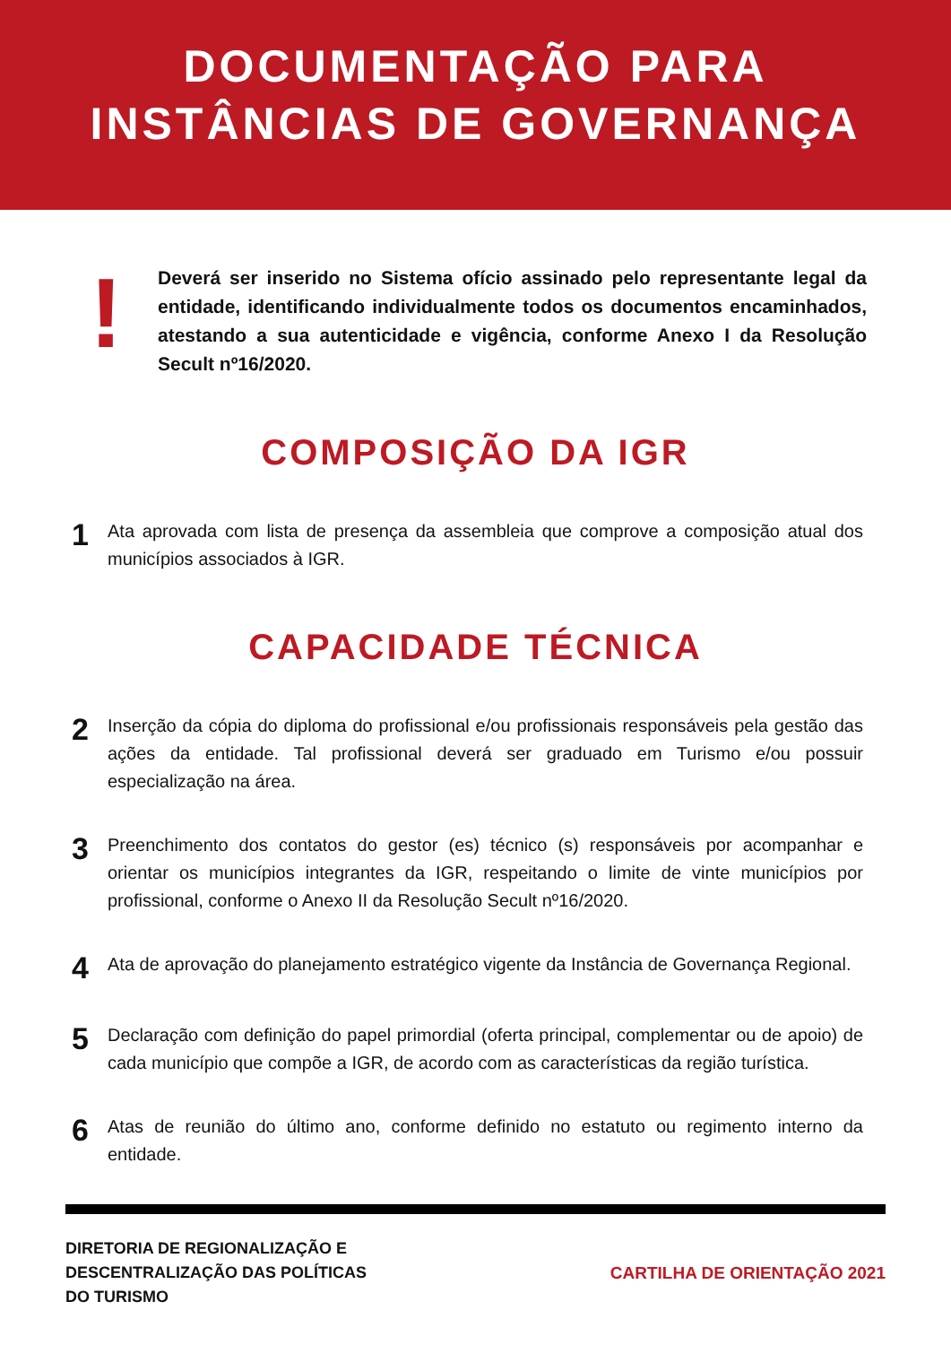DOCUMENTAÇÃO PARA
INSTÂNCIAS DE GOVERNANÇA
!
Deverá ser inserido no Sistema ofício assinado pelo representante legal da entidade, identificando individualmente todos os documentos encaminhados, atestando a sua autenticidade e vigência, conforme Anexo I da Resolução Secult nº16/2020.
COMPOSIÇÃO DA IGR
1
Ata aprovada com lista de presença da assembleia que comprove a composição atual dos municípios associados à IGR.
CAPACIDADE TÉCNICA
2
Inserção da cópia do diploma do profissional e/ou profissionais responsáveis pela gestão das ações da entidade. Tal profissional deverá ser graduado em Turismo e/ou possuir especialização na área.
3
Preenchimento dos contatos do gestor (es) técnico (s) responsáveis por acompanhar e orientar os municípios integrantes da IGR, respeitando o limite de vinte municípios por profissional, conforme o Anexo II da Resolução Secult nº16/2020.
4
Ata de aprovação do planejamento estratégico vigente da Instância de Governança Regional.
5
Declaração com definição do papel primordial (oferta principal, complementar ou de apoio) de cada município que compõe a IGR, de acordo com as características da região turística.
6
Atas de reunião do último ano, conforme definido no estatuto ou regimento interno da entidade.
DIRETORIA DE REGIONALIZAÇÃO E
DESCENTRALIZAÇÃO DAS POLÍTICAS
DO TURISMO
CARTILHA DE ORIENTAÇÃO 2021